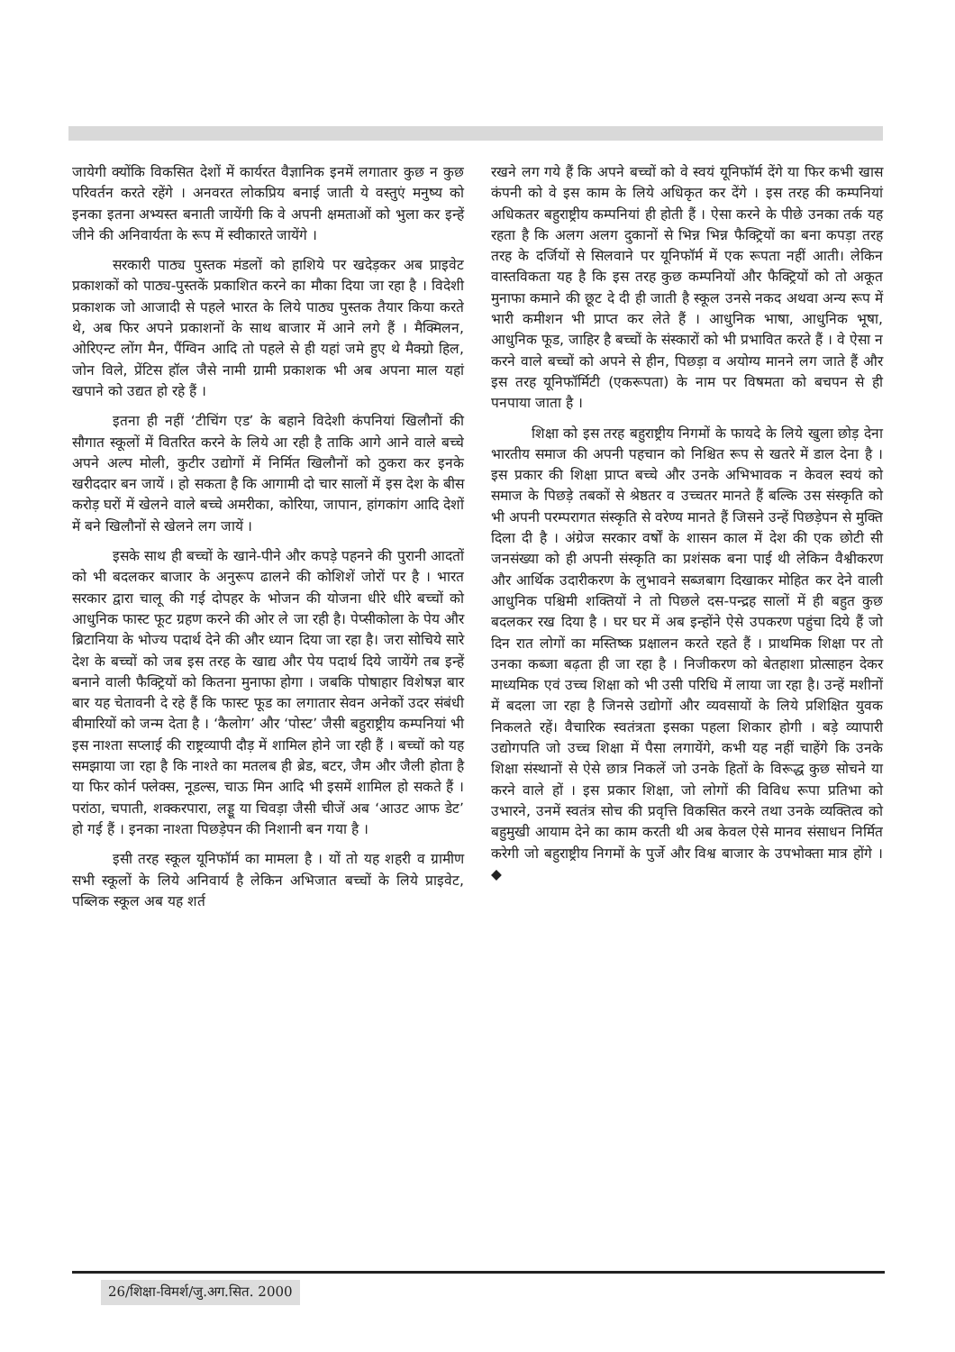जायेगी क्योंकि विकसित देशों में कार्यरत वैज्ञानिक इनमें लगातार कुछ न कुछ परिवर्तन करते रहेंगे । अनवरत लोकप्रिय बनाई जाती ये वस्तुएं मनुष्य को इनका इतना अभ्यस्त बनाती जायेंगी कि वे अपनी क्षमताओं को भुला कर इन्हें जीने की अनिवार्यता के रूप में स्वीकारते जायेंगे ।
सरकारी पाठ्य पुस्तक मंडलों को हाशिये पर खदेड़कर अब प्राइवेट प्रकाशकों को पाठ्य-पुस्तकें प्रकाशित करने का मौका दिया जा रहा है । विदेशी प्रकाशक जो आजादी से पहले भारत के लिये पाठ्य पुस्तक तैयार किया करते थे, अब फिर अपने प्रकाशनों के साथ बाजार में आने लगे हैं । मैक्मिलन, ओरिएन्ट लोंग मैन, पैंग्विन आदि तो पहले से ही यहां जमे हुए थे मैक्ग्रो हिल, जोन विले, प्रेंटिस हॉल जैसे नामी ग्रामी प्रकाशक भी अब अपना माल यहां खपाने को उद्यत हो रहे हैं ।
इतना ही नहीं ‘टीचिंग एड’ के बहाने विदेशी कंपनियां खिलौनों की सौगात स्कूलों में वितरित करने के लिये आ रही है ताकि आगे आने वाले बच्चे अपने अल्प मोली, कुटीर उद्योगों में निर्मित खिलौनों को ठुकरा कर इनके खरीददार बन जायें । हो सकता है कि आगामी दो चार सालों में इस देश के बीस करोड़ घरों में खेलने वाले बच्चे अमरीका, कोरिया, जापान, हांगकांग आदि देशों में बने खिलौनों से खेलने लग जायें ।
इसके साथ ही बच्चों के खाने-पीने और कपड़े पहनने की पुरानी आदतों को भी बदलकर बाजार के अनुरूप ढालने की कोशिशें जोरों पर है । भारत सरकार द्वारा चालू की गई दोपहर के भोजन की योजना धीरे धीरे बच्चों को आधुनिक फास्ट फूट ग्रहण करने की ओर ले जा रही है। पेप्सीकोला के पेय और ब्रिटानिया के भोज्य पदार्थ देने की और ध्यान दिया जा रहा है। जरा सोचिये सारे देश के बच्चों को जब इस तरह के खाद्य और पेय पदार्थ दिये जायेंगे तब इन्हें बनाने वाली फैक्ट्रियों को कितना मुनाफा होगा । जबकि पोषाहार विशेषज्ञ बार बार यह चेतावनी दे रहे हैं कि फास्ट फूड का लगातार सेवन अनेकों उदर संबंधी बीमारियों को जन्म देता है । ‘कैलोग’ और ‘पोस्ट’ जैसी बहुराष्ट्रीय कम्पनियां भी इस नाश्ता सप्लाई की राष्ट्रव्यापी दौड़ में शामिल होने जा रही हैं । बच्चों को यह समझाया जा रहा है कि नाश्ते का मतलब ही ब्रेड, बटर, जैम और जैली होता है या फिर कोर्न फ्लेक्स, नूडल्स, चाऊ मिन आदि भी इसमें शामिल हो सकते हैं । परांठा, चपाती, शक्करपारा, लड्डू या चिवड़ा जैसी चीजें अब ‘आउट आफ डेट’ हो गई हैं । इनका नाश्ता पिछड़ेपन की निशानी बन गया है ।
इसी तरह स्कूल यूनिफॉर्म का मामला है । यों तो यह शहरी व ग्रामीण सभी स्कूलों के लिये अनिवार्य है लेकिन अभिजात बच्चों के लिये प्राइवेट, पब्लिक स्कूल अब यह शर्त
रखने लग गये हैं कि अपने बच्चों को वे स्वयं यूनिफॉर्म देंगे या फिर कभी खास कंपनी को वे इस काम के लिये अधिकृत कर देंगे । इस तरह की कम्पनियां अधिकतर बहुराष्ट्रीय कम्पनियां ही होती हैं । ऐसा करने के पीछे उनका तर्क यह रहता है कि अलग अलग दुकानों से भिन्न भिन्न फैक्ट्रियों का बना कपड़ा तरह तरह के दर्जियों से सिलवाने पर यूनिफॉर्म में एक रूपता नहीं आती। लेकिन वास्तविकता यह है कि इस तरह कुछ कम्पनियों और फैक्ट्रियों को तो अकूत मुनाफा कमाने की छूट दे दी ही जाती है स्कूल उनसे नकद अथवा अन्य रूप में भारी कमीशन भी प्राप्त कर लेते हैं । आधुनिक भाषा, आधुनिक भूषा, आधुनिक फूड, जाहिर है बच्चों के संस्कारों को भी प्रभावित करते हैं । वे ऐसा न करने वाले बच्चों को अपने से हीन, पिछड़ा व अयोग्य मानने लग जाते हैं और इस तरह यूनिफॉर्मिटी (एकरूपता) के नाम पर विषमता को बचपन से ही पनपाया जाता है ।
शिक्षा को इस तरह बहुराष्ट्रीय निगमों के फायदे के लिये खुला छोड़ देना भारतीय समाज की अपनी पहचान को निश्चित रूप से खतरे में डाल देना है । इस प्रकार की शिक्षा प्राप्त बच्चे और उनके अभिभावक न केवल स्वयं को समाज के पिछड़े तबकों से श्रेष्ठतर व उच्चतर मानते हैं बल्कि उस संस्कृति को भी अपनी परम्परागत संस्कृति से वरेण्य मानते हैं जिसने उन्हें पिछड़ेपन से मुक्ति दिला दी है । अंग्रेज सरकार वर्षों के शासन काल में देश की एक छोटी सी जनसंख्या को ही अपनी संस्कृति का प्रशंसक बना पाई थी लेकिन वैश्वीकरण और आर्थिक उदारीकरण के लुभावने सब्जबाग दिखाकर मोहित कर देने वाली आधुनिक पश्चिमी शक्तियों ने तो पिछले दस-पन्द्रह सालों में ही बहुत कुछ बदलकर रख दिया है । घर घर में अब इन्होंने ऐसे उपकरण पहुंचा दिये हैं जो दिन रात लोगों का मस्तिष्क प्रक्षालन करते रहते हैं । प्राथमिक शिक्षा पर तो उनका कब्जा बढ़ता ही जा रहा है । निजीकरण को बेतहाशा प्रोत्साहन देकर माध्यमिक एवं उच्च शिक्षा को भी उसी परिधि में लाया जा रहा है। उन्हें मशीनों में बदला जा रहा है जिनसे उद्योगों और व्यवसायों के लिये प्रशिक्षित युवक निकलते रहें। वैचारिक स्वतंत्रता इसका पहला शिकार होगी । बड़े व्यापारी उद्योगपति जो उच्च शिक्षा में पैसा लगायेंगे, कभी यह नहीं चाहेंगे कि उनके शिक्षा संस्थानों से ऐसे छात्र निकलें जो उनके हितों के विरूद्ध कुछ सोचने या करने वाले हों । इस प्रकार शिक्षा, जो लोगों की विविध रूपा प्रतिभा को उभारने, उनमें स्वतंत्र सोच की प्रवृत्ति विकसित करने तथा उनके व्यक्तित्व को बहुमुखी आयाम देने का काम करती थी अब केवल ऐसे मानव संसाधन निर्मित करेगी जो बहुराष्ट्रीय निगमों के पुर्जे और विश्व बाजार के उपभोक्ता मात्र होंगे । ◆
26/शिक्षा-विमर्श/जु.अग.सित. 2000